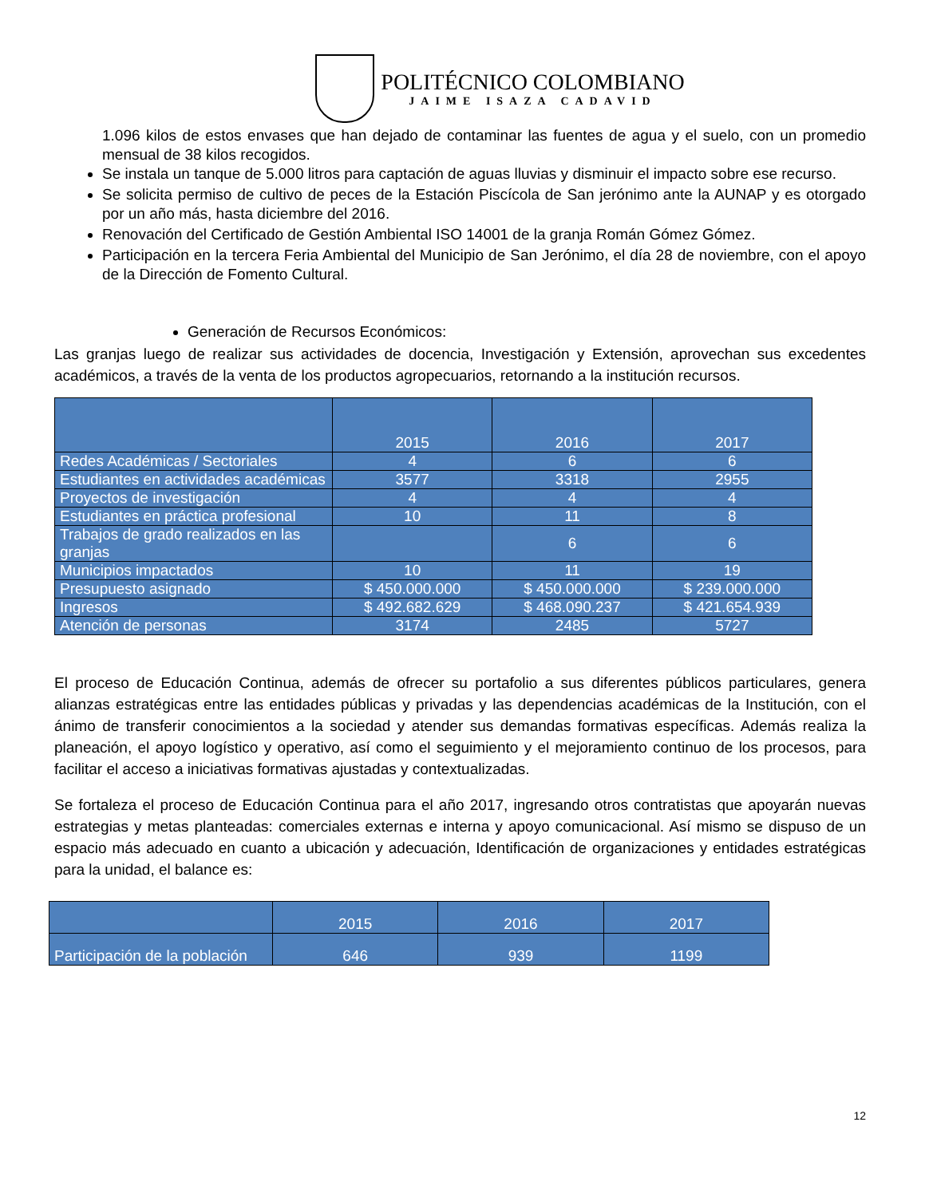POLITÉCNICO COLOMBIANO
JAIME ISAZA CADAVID
1.096 kilos de estos envases que han dejado de contaminar las fuentes de agua y el suelo, con un promedio mensual de 38 kilos recogidos.
Se instala un tanque de 5.000 litros para captación de aguas lluvias y disminuir el impacto sobre ese recurso.
Se solicita permiso de cultivo de peces de la Estación Piscícola de San jerónimo ante la AUNAP y es otorgado por un año más, hasta diciembre del 2016.
Renovación del Certificado de Gestión Ambiental ISO 14001 de la granja Román Gómez Gómez.
Participación en la tercera Feria Ambiental del Municipio de San Jerónimo, el día 28 de noviembre, con el apoyo de la Dirección de Fomento Cultural.
Generación de Recursos Económicos:
Las granjas luego de realizar sus actividades de docencia, Investigación y Extensión, aprovechan sus excedentes académicos, a través de la venta de los productos agropecuarios, retornando a la institución recursos.
| | 2015 | 2016 | 2017 |
| --- | --- | --- | --- |
| Redes Académicas / Sectoriales | 4 | 6 | 6 |
| Estudiantes en actividades académicas | 3577 | 3318 | 2955 |
| Proyectos de investigación | 4 | 4 | 4 |
| Estudiantes en práctica profesional | 10 | 11 | 8 |
| Trabajos de grado realizados en las granjas | | 6 | 6 |
| Municipios impactados | 10 | 11 | 19 |
| Presupuesto asignado | $ 450.000.000 | $ 450.000.000 | $ 239.000.000 |
| Ingresos | $ 492.682.629 | $ 468.090.237 | $ 421.654.939 |
| Atención de personas | 3174 | 2485 | 5727 |
El proceso de Educación Continua, además de ofrecer su portafolio a sus diferentes públicos particulares, genera alianzas estratégicas entre las entidades públicas y privadas y las dependencias académicas de la Institución, con el ánimo de transferir conocimientos a la sociedad y atender sus demandas formativas específicas. Además realiza la planeación, el apoyo logístico y operativo, así como el seguimiento y el mejoramiento continuo de los procesos, para facilitar el acceso a iniciativas formativas ajustadas y contextualizadas.
Se fortaleza el proceso de Educación Continua para el año 2017, ingresando otros contratistas que apoyarán nuevas estrategias y metas planteadas: comerciales externas e interna y apoyo comunicacional. Así mismo se dispuso de un espacio más adecuado en cuanto a ubicación y adecuación, Identificación de organizaciones y entidades estratégicas para la unidad, el balance es:
| | 2015 | 2016 | 2017 |
| --- | --- | --- | --- |
| Participación de la población | 646 | 939 | 1199 |
12